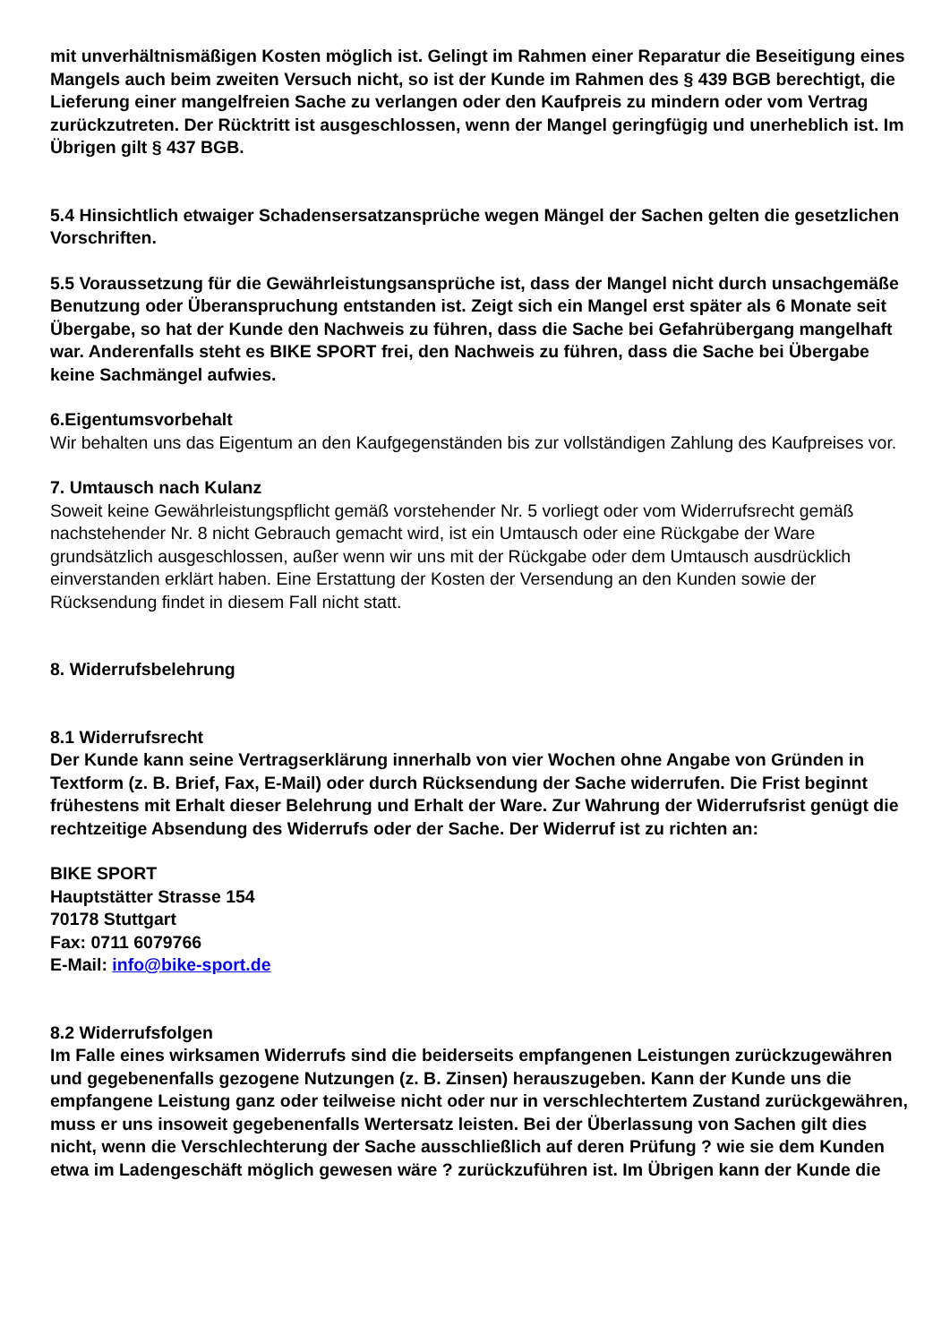mit unverhältnismäßigen Kosten möglich ist. Gelingt im Rahmen einer Reparatur die Beseitigung eines Mangels auch beim zweiten Versuch nicht, so ist der Kunde im Rahmen des § 439 BGB berechtigt, die Lieferung einer mangelfreien Sache zu verlangen oder den Kaufpreis zu mindern oder vom Vertrag zurückzutreten. Der Rücktritt ist ausgeschlossen, wenn der Mangel geringfügig und unerheblich ist. Im Übrigen gilt § 437 BGB.
5.4 Hinsichtlich etwaiger Schadensersatzansprüche wegen Mängel der Sachen gelten die gesetzlichen Vorschriften.
5.5 Voraussetzung für die Gewährleistungsansprüche ist, dass der Mangel nicht durch unsachgemäße Benutzung oder Überanspruchung entstanden ist. Zeigt sich ein Mangel erst später als 6 Monate seit Übergabe, so hat der Kunde den Nachweis zu führen, dass die Sache bei Gefahrübergang mangelhaft war. Anderenfalls steht es BIKE SPORT frei, den Nachweis zu führen, dass die Sache bei Übergabe keine Sachmängel aufwies.
6.Eigentumsvorbehalt
Wir behalten uns das Eigentum an den Kaufgegenständen bis zur vollständigen Zahlung des Kaufpreises vor.
7. Umtausch nach Kulanz
Soweit keine Gewährleistungspflicht gemäß vorstehender Nr. 5 vorliegt oder vom Widerrufsrecht gemäß nachstehender Nr. 8 nicht Gebrauch gemacht wird, ist ein Umtausch oder eine Rückgabe der Ware grundsätzlich ausgeschlossen, außer wenn wir uns mit der Rückgabe oder dem Umtausch ausdrücklich einverstanden erklärt haben. Eine Erstattung der Kosten der Versendung an den Kunden sowie der Rücksendung findet in diesem Fall nicht statt.
8. Widerrufsbelehrung
8.1 Widerrufsrecht
Der Kunde kann seine Vertragserklärung innerhalb von vier Wochen ohne Angabe von Gründen in Textform (z. B. Brief, Fax, E-Mail) oder durch Rücksendung der Sache widerrufen. Die Frist beginnt frühestens mit Erhalt dieser Belehrung und Erhalt der Ware. Zur Wahrung der Widerrufsrist genügt die rechtzeitige Absendung des Widerrufs oder der Sache. Der Widerruf ist zu richten an:
BIKE SPORT
Hauptstätter Strasse 154
70178 Stuttgart
Fax: 0711 6079766
E-Mail: info@bike-sport.de
8.2 Widerrufsfolgen
Im Falle eines wirksamen Widerrufs sind die beiderseits empfangenen Leistungen zurückzugewähren und gegebenenfalls gezogene Nutzungen (z. B. Zinsen) herauszugeben. Kann der Kunde uns die empfangene Leistung ganz oder teilweise nicht oder nur in verschlechtertem Zustand zurückgewähren, muss er uns insoweit gegebenenfalls Wertersatz leisten. Bei der Überlassung von Sachen gilt dies nicht, wenn die Verschlechterung der Sache ausschließlich auf deren Prüfung ? wie sie dem Kunden etwa im Ladengeschäft möglich gewesen wäre ? zurückzuführen ist. Im Übrigen kann der Kunde die